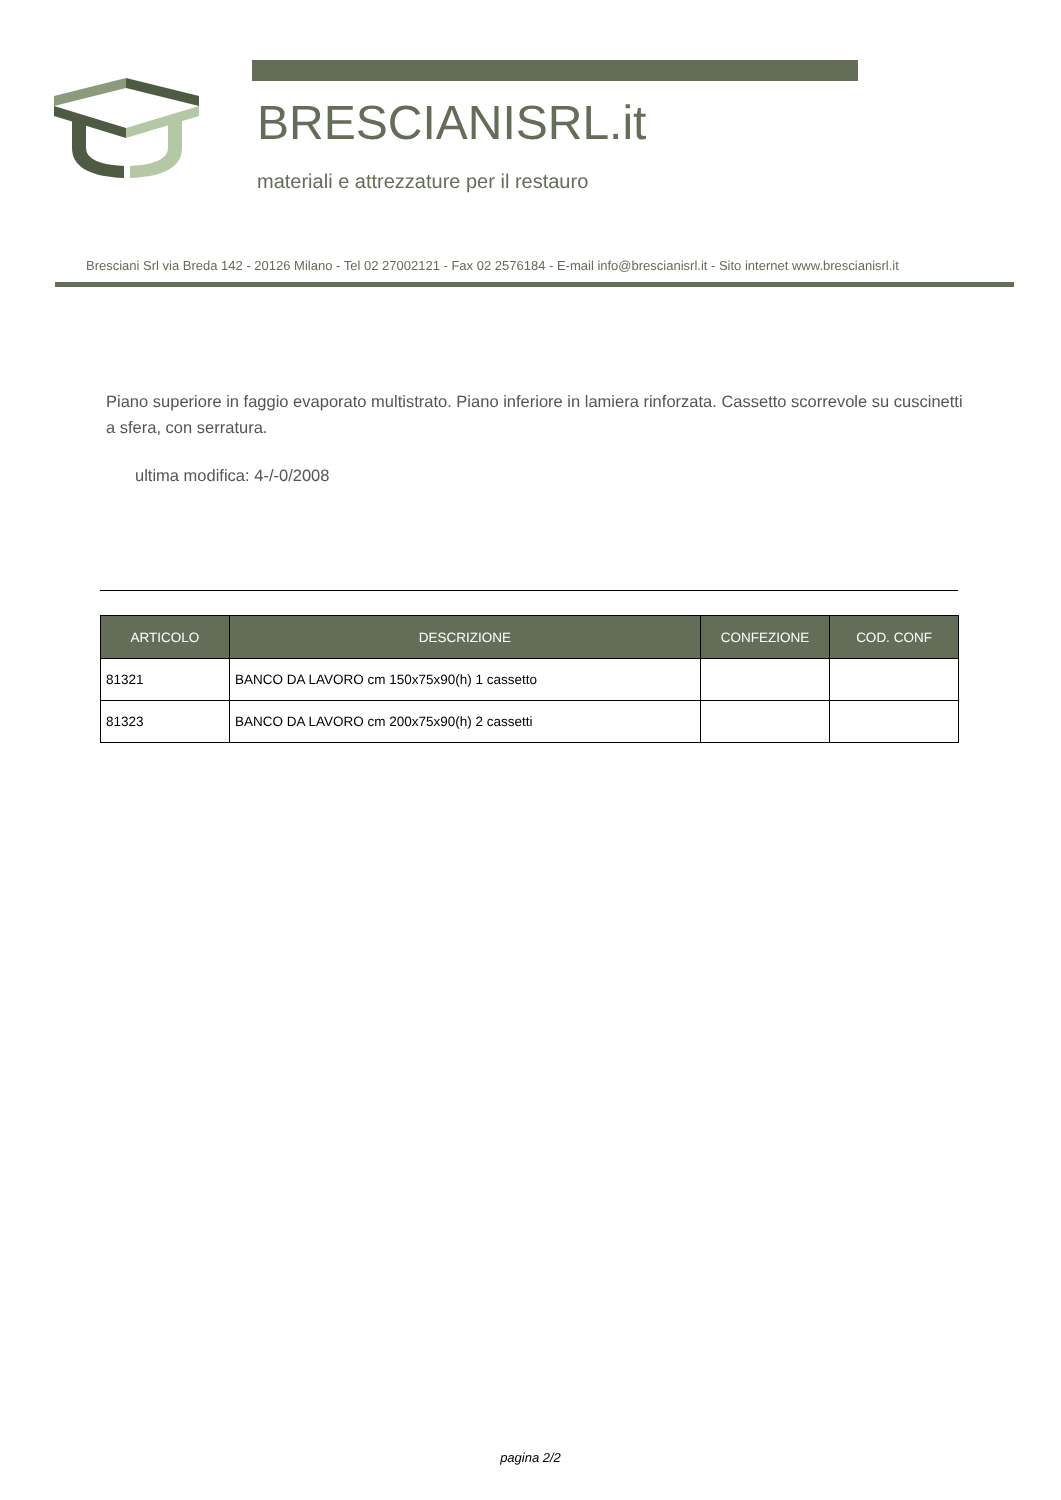BRESCIANISRL.it
materiali e attrezzature per il restauro
Bresciani Srl via Breda 142 - 20126 Milano - Tel 02 27002121 - Fax 02 2576184 - E-mail info@brescianisrl.it - Sito internet www.brescianisrl.it
Piano superiore in faggio evaporato multistrato. Piano inferiore in lamiera rinforzata. Cassetto scorrevole su cuscinetti a sfera, con serratura.
ultima modifica: 4-/-0/2008
| ARTICOLO | DESCRIZIONE | CONFEZIONE | COD. CONF |
| --- | --- | --- | --- |
| 81321 | BANCO DA LAVORO cm 150x75x90(h) 1 cassetto | | |
| 81323 | BANCO DA LAVORO cm 200x75x90(h) 2 cassetti | | |
pagina 2/2